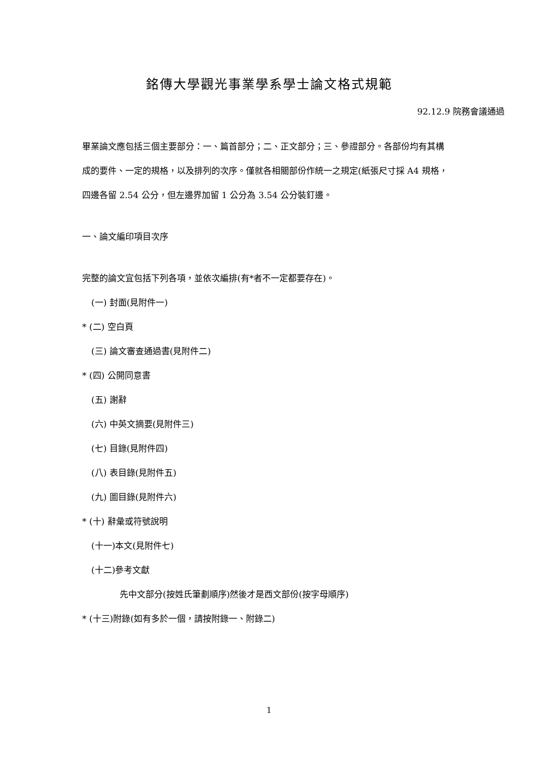銘傳大學觀光事業學系學士論文格式規範
92.12.9 院務會議通過
畢業論文應包括三個主要部分：一、篇首部分；二、正文部分；三、參證部分。各部份均有其構成的要件、一定的規格，以及排列的次序。僅就各相關部份作統一之規定(紙張尺寸採 A4 規格，四邊各留 2.54 公分，但左邊界加留 1 公分為 3.54 公分裝釘邊。
一、論文編印項目次序
完整的論文宜包括下列各項，並依次編排(有*者不一定都要存在)。
(一) 封面(見附件一)
* (二) 空白頁
(三) 論文審查通過書(見附件二)
* (四) 公開同意書
(五) 謝辭
(六) 中英文摘要(見附件三)
(七) 目錄(見附件四)
(八) 表目錄(見附件五)
(九) 圖目錄(見附件六)
* (十) 辭彙或符號說明
(十一)本文(見附件七)
(十二)參考文獻
先中文部分(按姓氏筆劃順序)然後才是西文部份(按字母順序)
* (十三)附錄(如有多於一個，請按附錄一、附錄二)
1